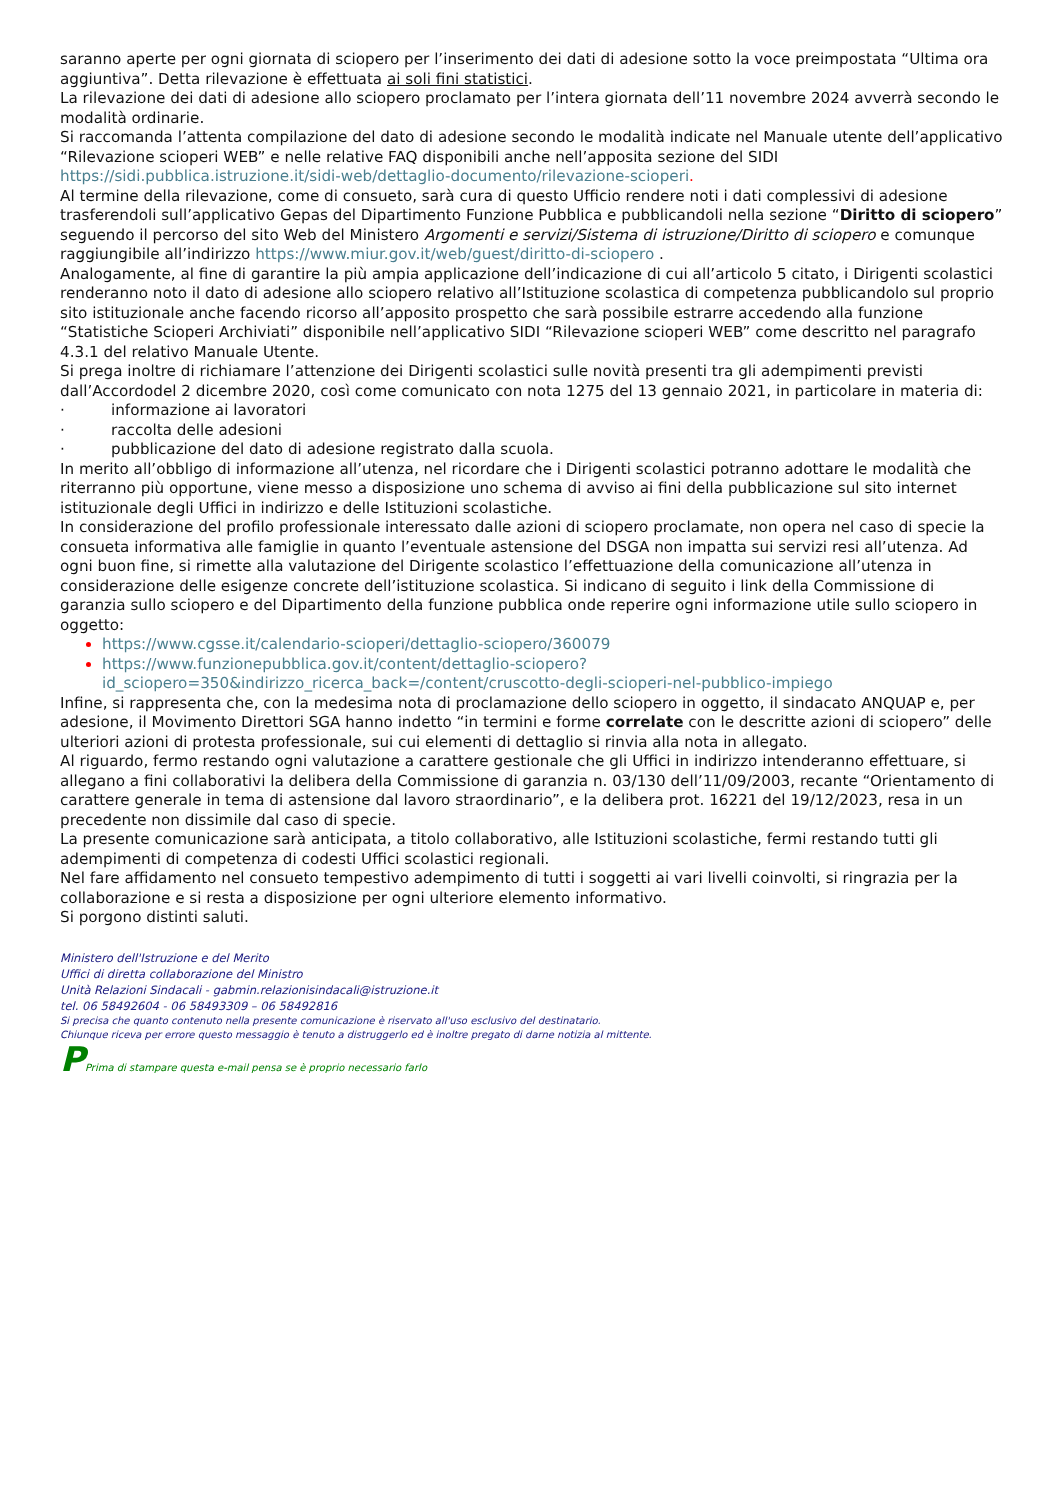saranno aperte per ogni giornata di sciopero per l’inserimento dei dati di adesione sotto la voce preimpostata “Ultima ora aggiuntiva”. Detta rilevazione è effettuata ai soli fini statistici.
La rilevazione dei dati di adesione allo sciopero proclamato per l’intera giornata dell’11 novembre 2024 avverrà secondo le modalità ordinarie.
Si raccomanda l’attenta compilazione del dato di adesione secondo le modalità indicate nel Manuale utente dell’applicativo “Rilevazione scioperi WEB” e nelle relative FAQ disponibili anche nell’apposita sezione del SIDI https://sidi.pubblica.istruzione.it/sidi-web/dettaglio-documento/rilevazione-scioperi.
Al termine della rilevazione, come di consueto, sarà cura di questo Ufficio rendere noti i dati complessivi di adesione trasferendoli sull’applicativo Gepas del Dipartimento Funzione Pubblica e pubblicandoli nella sezione “Diritto di sciopero” seguendo il percorso del sito Web del Ministero Argomenti e servizi/Sistema di istruzione/Diritto di sciopero e comunque raggiungibile all’indirizzo https://www.miur.gov.it/web/guest/diritto-di-sciopero .
Analogamente, al fine di garantire la più ampia applicazione dell’indicazione di cui all’articolo 5 citato, i Dirigenti scolastici renderanno noto il dato di adesione allo sciopero relativo all’Istituzione scolastica di competenza pubblicandolo sul proprio sito istituzionale anche facendo ricorso all’apposito prospetto che sarà possibile estrarre accedendo alla funzione “Statistiche Scioperi Archiviati” disponibile nell’applicativo SIDI “Rilevazione scioperi WEB” come descritto nel paragrafo 4.3.1 del relativo Manuale Utente.
Si prega inoltre di richiamare l’attenzione dei Dirigenti scolastici sulle novità presenti tra gli adempimenti previsti dall’Accordodel 2 dicembre 2020, così come comunicato con nota 1275 del 13 gennaio 2021, in particolare in materia di:
· informazione ai lavoratori
· raccolta delle adesioni
· pubblicazione del dato di adesione registrato dalla scuola.
In merito all’obbligo di informazione all’utenza, nel ricordare che i Dirigenti scolastici potranno adottare le modalità che riterranno più opportune, viene messo a disposizione uno schema di avviso ai fini della pubblicazione sul sito internet istituzionale degli Uffici in indirizzo e delle Istituzioni scolastiche.
In considerazione del profilo professionale interessato dalle azioni di sciopero proclamate, non opera nel caso di specie la consueta informativa alle famiglie in quanto l’eventuale astensione del DSGA non impatta sui servizi resi all’utenza. Ad ogni buon fine, si rimette alla valutazione del Dirigente scolastico l’effettuazione della comunicazione all’utenza in considerazione delle esigenze concrete dell’istituzione scolastica. Si indicano di seguito i link della Commissione di garanzia sullo sciopero e del Dipartimento della funzione pubblica onde reperire ogni informazione utile sullo sciopero in oggetto:
https://www.cgsse.it/calendario-scioperi/dettaglio-sciopero/360079
https://www.funzionepubblica.gov.it/content/dettaglio-sciopero?id_sciopero=350&indirizzo_ricerca_back=/content/cruscotto-degli-scioperi-nel-pubblico-impiego
Infine, si rappresenta che, con la medesima nota di proclamazione dello sciopero in oggetto, il sindacato ANQUAP e, per adesione, il Movimento Direttori SGA hanno indetto “in termini e forme correlate con le descritte azioni di sciopero” delle ulteriori azioni di protesta professionale, sui cui elementi di dettaglio si rinvia alla nota in allegato.
Al riguardo, fermo restando ogni valutazione a carattere gestionale che gli Uffici in indirizzo intenderanno effettuare, si allegano a fini collaborativi la delibera della Commissione di garanzia n. 03/130 dell’11/09/2003, recante “Orientamento di carattere generale in tema di astensione dal lavoro straordinario”, e la delibera prot. 16221 del 19/12/2023, resa in un precedente non dissimile dal caso di specie.
La presente comunicazione sarà anticipata, a titolo collaborativo, alle Istituzioni scolastiche, fermi restando tutti gli adempimenti di competenza di codesti Uffici scolastici regionali.
Nel fare affidamento nel consueto tempestivo adempimento di tutti i soggetti ai vari livelli coinvolti, si ringrazia per la collaborazione e si resta a disposizione per ogni ulteriore elemento informativo.
Si porgono distinti saluti.
Ministero dell'Istruzione e del Merito
Uffici di diretta collaborazione del Ministro
Unità Relazioni Sindacali - gabmin.relazionisindacali@istruzione.it
tel. 06 58492604 - 06 58493309 – 06 58492816
Si precisa che quanto contenuto nella presente comunicazione è riservato all'uso esclusivo del destinatario.
Chiunque riceva per errore questo messaggio è tenuto a distruggerlo ed è inoltre pregato di darne notizia al mittente.
PPrima di stampare questa e-mail pensa se è proprio necessario farlo